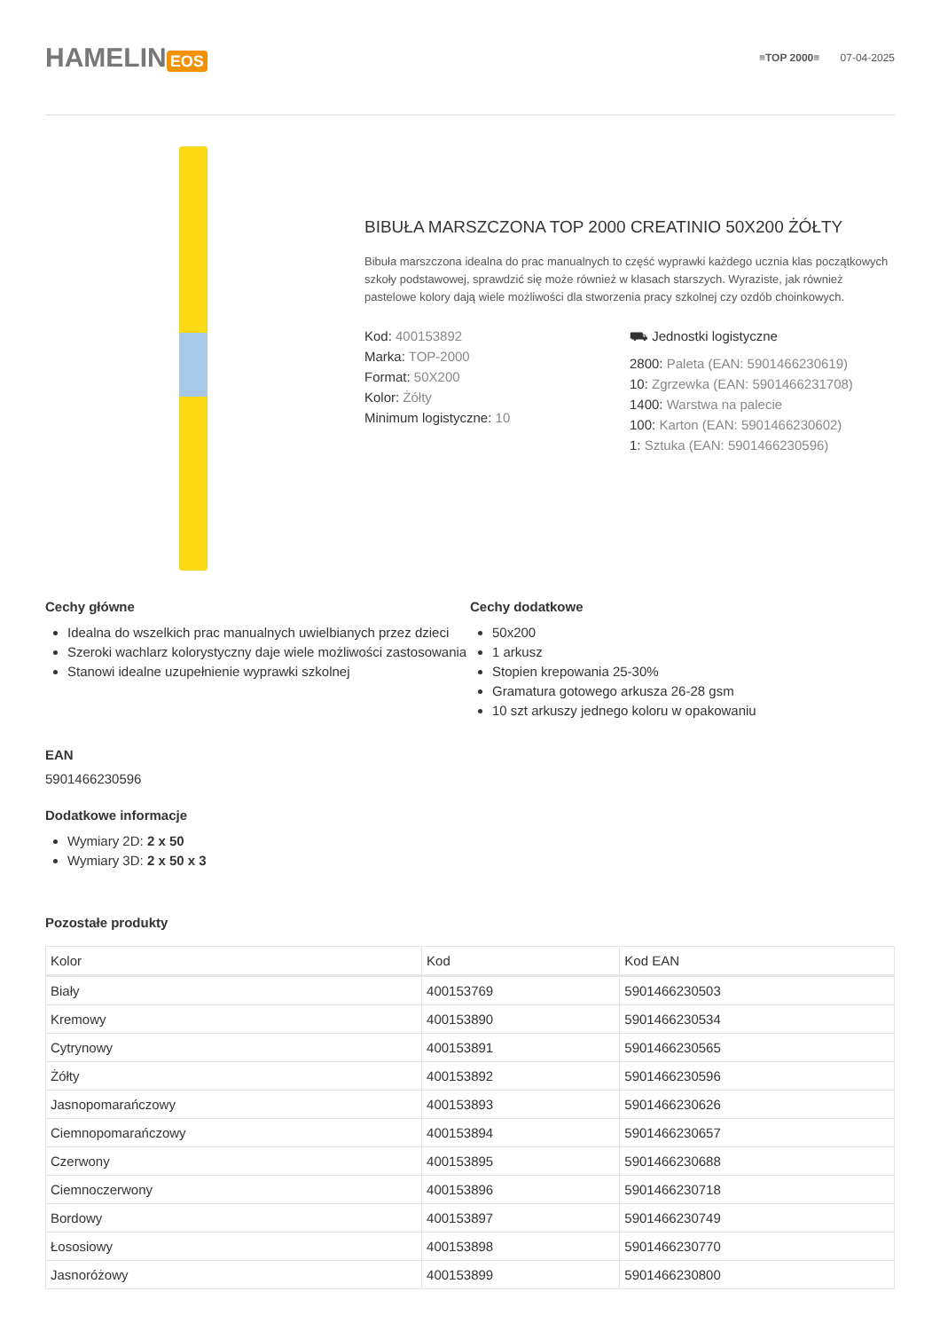HAMELIN EOS
≡TOP 2000≡ 07-04-2025
BIBUŁA MARSZCZONA TOP 2000 CREATINIO 50X200 ŻÓŁTY
Bibuła marszczona idealna do prac manualnych to część wyprawki każdego ucznia klas początkowych szkoły podstawowej, sprawdzić się może również w klasach starszych. Wyraziste, jak również pastelowe kolory dają wiele możliwości dla stworzenia pracy szkolnej czy ozdób choinkowych.
Kod: 400153892
Marka: TOP-2000
Format: 50X200
Kolor: Żółty
Minimum logistyczne: 10
⛟ Jednostki logistyczne
2800: Paleta (EAN: 5901466230619)
10: Zgrzewka (EAN: 5901466231708)
1400: Warstwa na palecie
100: Karton (EAN: 5901466230602)
1: Sztuka (EAN: 5901466230596)
Cechy główne
Idealna do wszelkich prac manualnych uwielbianych przez dzieci
Szeroki wachlarz kolorystyczny daje wiele możliwości zastosowania
Stanowi idealne uzupełnienie wyprawki szkolnej
Cechy dodatkowe
50x200
1 arkusz
Stopien krepowania 25-30%
Gramatura gotowego arkusza 26-28 gsm
10 szt arkuszy jednego koloru w opakowaniu
EAN
5901466230596
Dodatkowe informacje
Wymiary 2D: 2 x 50
Wymiary 3D: 2 x 50 x 3
Pozostałe produkty
| Kolor | Kod | Kod EAN |
| --- | --- | --- |
| Biały | 400153769 | 5901466230503 |
| Kremowy | 400153890 | 5901466230534 |
| Cytrynowy | 400153891 | 5901466230565 |
| Żółty | 400153892 | 5901466230596 |
| Jasnopomarańczowy | 400153893 | 5901466230626 |
| Ciemnopomarańczowy | 400153894 | 5901466230657 |
| Czerwony | 400153895 | 5901466230688 |
| Ciemnoczerwony | 400153896 | 5901466230718 |
| Bordowy | 400153897 | 5901466230749 |
| Łososiowy | 400153898 | 5901466230770 |
| Jasnoróżowy | 400153899 | 5901466230800 |